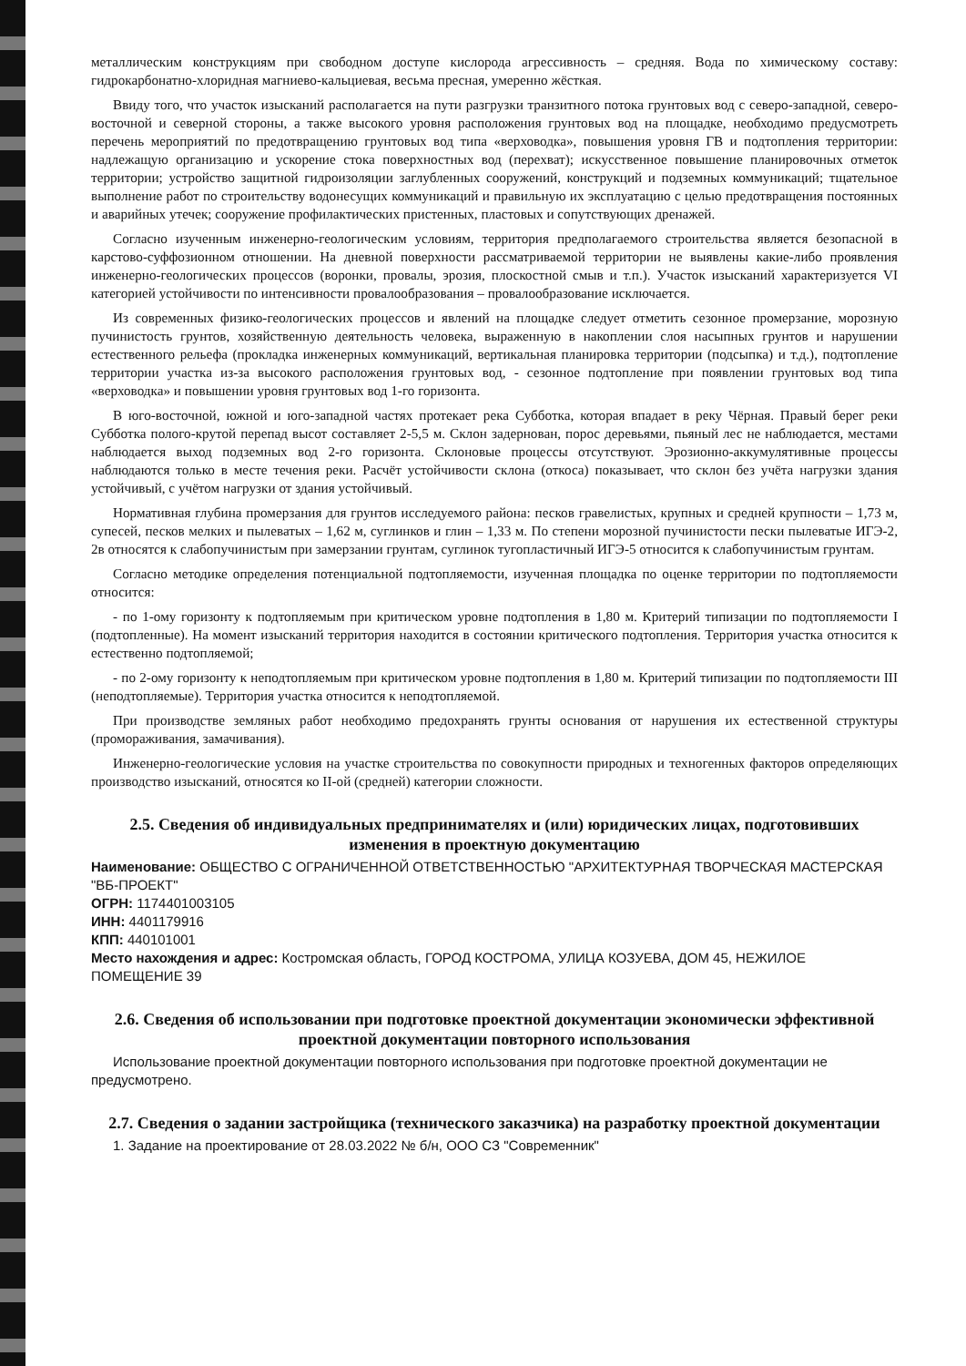металлическим конструкциям при свободном доступе кислорода агрессивность – средняя. Вода по химическому составу: гидрокарбонатно-хлоридная магниево-кальциевая, весьма пресная, умеренно жёсткая.
Ввиду того, что участок изысканий располагается на пути разгрузки транзитного потока грунтовых вод с северо-западной, северо-восточной и северной стороны, а также высокого уровня расположения грунтовых вод на площадке, необходимо предусмотреть перечень мероприятий по предотвращению грунтовых вод типа «верховодка», повышения уровня ГВ и подтопления территории: надлежащую организацию и ускорение стока поверхностных вод (перехват); искусственное повышение планировочных отметок территории; устройство защитной гидроизоляции заглубленных сооружений, конструкций и подземных коммуникаций; тщательное выполнение работ по строительству водонесущих коммуникаций и правильную их эксплуатацию с целью предотвращения постоянных и аварийных утечек; сооружение профилактических пристенных, пластовых и сопутствующих дренажей.
Согласно изученным инженерно-геологическим условиям, территория предполагаемого строительства является безопасной в карстово-суффозионном отношении. На дневной поверхности рассматриваемой территории не выявлены какие-либо проявления инженерно-геологических процессов (воронки, провалы, эрозия, плоскостной смыв и т.п.). Участок изысканий характеризуется VI категорией устойчивости по интенсивности провалообразования – провалообразование исключается.
Из современных физико-геологических процессов и явлений на площадке следует отметить сезонное промерзание, морозную пучинистость грунтов, хозяйственную деятельность человека, выраженную в накоплении слоя насыпных грунтов и нарушении естественного рельефа (прокладка инженерных коммуникаций, вертикальная планировка территории (подсыпка) и т.д.), подтопление территории участка из-за высокого расположения грунтовых вод, - сезонное подтопление при появлении грунтовых вод типа «верховодка» и повышении уровня грунтовых вод 1-го горизонта.
В юго-восточной, южной и юго-западной частях протекает река Субботка, которая впадает в реку Чёрная. Правый берег реки Субботка полого-крутой перепад высот составляет 2-5,5 м. Склон задернован, порос деревьями, пьяный лес не наблюдается, местами наблюдается выход подземных вод 2-го горизонта. Склоновые процессы отсутствуют. Эрозионно-аккумулятивные процессы наблюдаются только в месте течения реки. Расчёт устойчивости склона (откоса) показывает, что склон без учёта нагрузки здания устойчивый, с учётом нагрузки от здания устойчивый.
Нормативная глубина промерзания для грунтов исследуемого района: песков гравелистых, крупных и средней крупности – 1,73 м, супесей, песков мелких и пылеватых – 1,62 м, суглинков и глин – 1,33 м. По степени морозной пучинистости пески пылеватые ИГЭ-2, 2в относятся к слабопучинистым при замерзании грунтам, суглинок тугопластичный ИГЭ-5 относится к слабопучинистым грунтам.
Согласно методике определения потенциальной подтопляемости, изученная площадка по оценке территории по подтопляемости относится:
- по 1-ому горизонту к подтопляемым при критическом уровне подтопления в 1,80 м. Критерий типизации по подтопляемости I (подтопленные). На момент изысканий территория находится в состоянии критического подтопления. Территория участка относится к естественно подтопляемой;
- по 2-ому горизонту к неподтопляемым при критическом уровне подтопления в 1,80 м. Критерий типизации по подтопляемости III (неподтопляемые). Территория участка относится к неподтопляемой.
При производстве земляных работ необходимо предохранять грунты основания от нарушения их естественной структуры (промораживания, замачивания).
Инженерно-геологические условия на участке строительства по совокупности природных и техногенных факторов определяющих производство изысканий, относятся ко II-ой (средней) категории сложности.
2.5. Сведения об индивидуальных предпринимателях и (или) юридических лицах, подготовивших изменения в проектную документацию
Наименование: ОБЩЕСТВО С ОГРАНИЧЕННОЙ ОТВЕТСТВЕННОСТЬЮ "АРХИТЕКТУРНАЯ ТВОРЧЕСКАЯ МАСТЕРСКАЯ "ВБ-ПРОЕКТ"
ОГРН: 1174401003105
ИНН: 4401179916
КПП: 440101001
Место нахождения и адрес: Костромская область, ГОРОД КОСТРОМА, УЛИЦА КОЗУЕВА, ДОМ 45, НЕЖИЛОЕ ПОМЕЩЕНИЕ 39
2.6. Сведения об использовании при подготовке проектной документации экономически эффективной проектной документации повторного использования
Использование проектной документации повторного использования при подготовке проектной документации не предусмотрено.
2.7. Сведения о задании застройщика (технического заказчика) на разработку проектной документации
1. Задание на проектирование от 28.03.2022 № б/н, ООО СЗ "Современник"